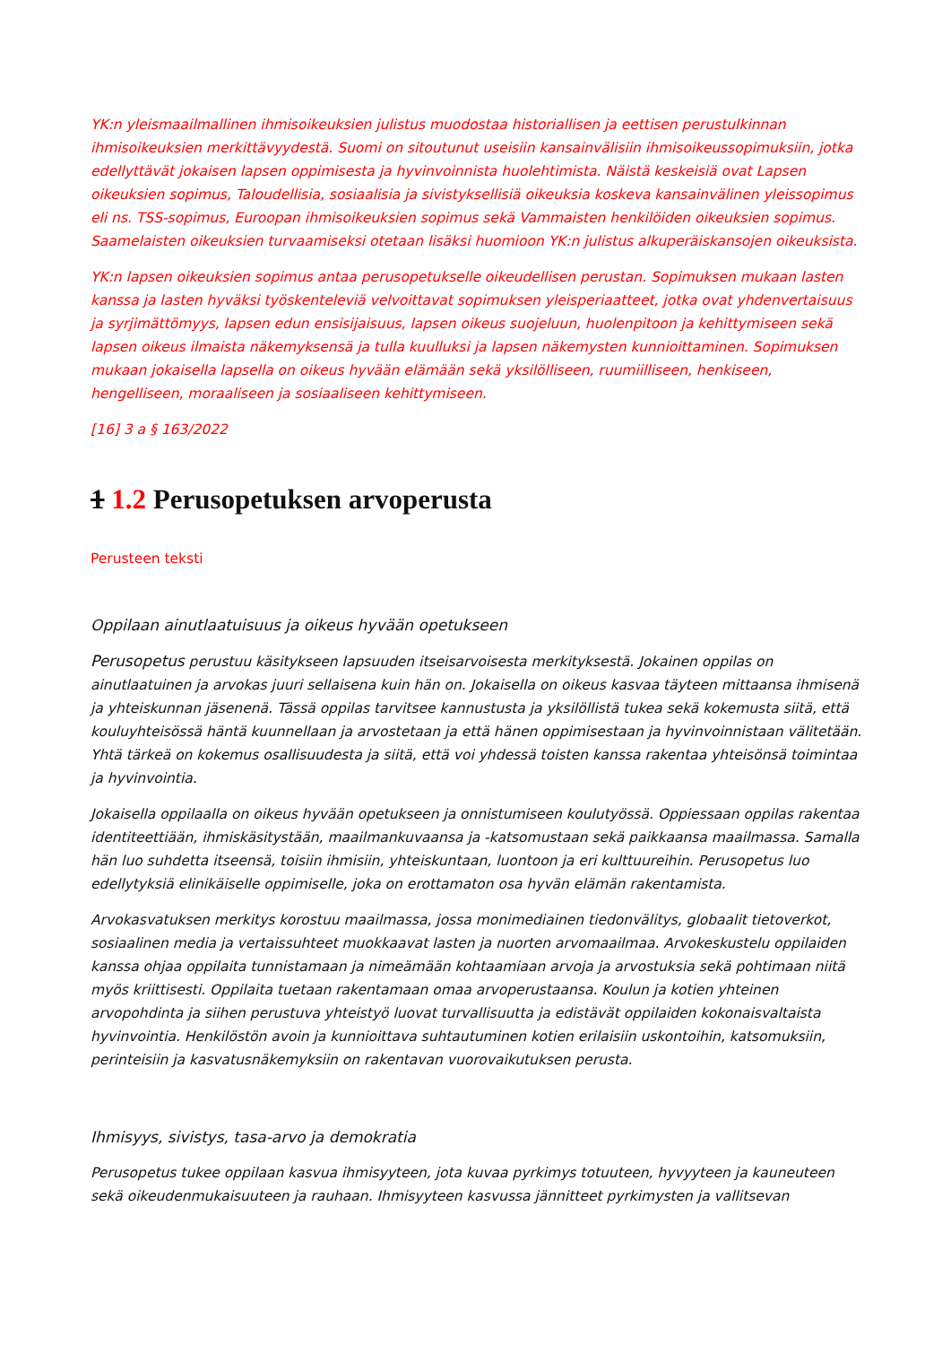YK:n yleismaailmallinen ihmisoikeuksien julistus muodostaa historiallisen ja eettisen perustulkinnan ihmisoikeuksien merkittävyydestä. Suomi on sitoutunut useisiin kansainvälisiin ihmisoikeussopimuksiin, jotka edellyttävät jokaisen lapsen oppimisesta ja hyvinvoinnista huolehtimista. Näistä keskeisiä ovat Lapsen oikeuksien sopimus, Taloudellisia, sosiaalisia ja sivistyksellisiä oikeuksia koskeva kansainvälinen yleissopimus eli ns. TSS-sopimus, Euroopan ihmisoikeuksien sopimus sekä Vammaisten henkilöiden oikeuksien sopimus. Saamelaisten oikeuksien turvaamiseksi otetaan lisäksi huomioon YK:n julistus alkuperäiskansojen oikeuksista.
YK:n lapsen oikeuksien sopimus antaa perusopetukselle oikeudellisen perustan. Sopimuksen mukaan lasten kanssa ja lasten hyväksi työskenteleviä velvoittavat sopimuksen yleisperiaatteet, jotka ovat yhdenvertaisuus ja syrjimättömyys, lapsen edun ensisijaisuus, lapsen oikeus suojeluun, huolenpitoon ja kehittymiseen sekä lapsen oikeus ilmaista näkemyksensä ja tulla kuulluksi ja lapsen näkemysten kunnioittaminen. Sopimuksen mukaan jokaisella lapsella on oikeus hyvään elämään sekä yksilölliseen, ruumiilliseen, henkiseen, hengelliseen, moraaliseen ja sosiaaliseen kehittymiseen.
[16] 3 a § 163/2022
1 1.2 Perusopetuksen arvoperusta
Perusteen teksti
Oppilaan ainutlaatuisuus ja oikeus hyvään opetukseen
Perusopetus perustuu käsitykseen lapsuuden itseisarvoisesta merkityksestä. Jokainen oppilas on ainutlaatuinen ja arvokas juuri sellaisena kuin hän on. Jokaisella on oikeus kasvaa täyteen mittaansa ihmisenä ja yhteiskunnan jäsenenä. Tässä oppilas tarvitsee kannustusta ja yksilöllistä tukea sekä kokemusta siitä, että kouluyhteisössä häntä kuunnellaan ja arvostetaan ja että hänen oppimisestaan ja hyvinvoinnistaan välitetään. Yhtä tärkeä on kokemus osallisuudesta ja siitä, että voi yhdessä toisten kanssa rakentaa yhteisönsä toimintaa ja hyvinvointia.
Jokaisella oppilaalla on oikeus hyvään opetukseen ja onnistumiseen koulutyössä. Oppiessaan oppilas rakentaa identiteettiään, ihmiskäsitystään, maailmankuvaansa ja -katsomustaan sekä paikkaansa maailmassa. Samalla hän luo suhdetta itseensä, toisiin ihmisiin, yhteiskuntaan, luontoon ja eri kulttuureihin. Perusopetus luo edellytyksiä elinikäiselle oppimiselle, joka on erottamaton osa hyvän elämän rakentamista.
Arvokasvatuksen merkitys korostuu maailmassa, jossa monimediainen tiedonvälitys, globaalit tietoverkot, sosiaalinen media ja vertaissuhteet muokkaavat lasten ja nuorten arvomaailmaa. Arvokeskustelu oppilaiden kanssa ohjaa oppilaita tunnistamaan ja nimeämään kohtaamiaan arvoja ja arvostuksia sekä pohtimaan niitä myös kriittisesti. Oppilaita tuetaan rakentamaan omaa arvoperustaansa. Koulun ja kotien yhteinen arvopohdinta ja siihen perustuva yhteistyö luovat turvallisuutta ja edistävät oppilaiden kokonaisvaltaista hyvinvointia. Henkilöstön avoin ja kunnioittava suhtautuminen kotien erilaisiin uskontoihin, katsomuksiin, perinteisiin ja kasvatusnäkemyksiin on rakentavan vuorovaikutuksen perusta.
Ihmisyys, sivistys, tasa-arvo ja demokratia
Perusopetus tukee oppilaan kasvua ihmisyyteen, jota kuvaa pyrkimys totuuteen, hyvyyteen ja kauneuteen sekä oikeudenmukaisuuteen ja rauhaan. Ihmisyyteen kasvussa jännitteet pyrkimysten ja vallitsevan